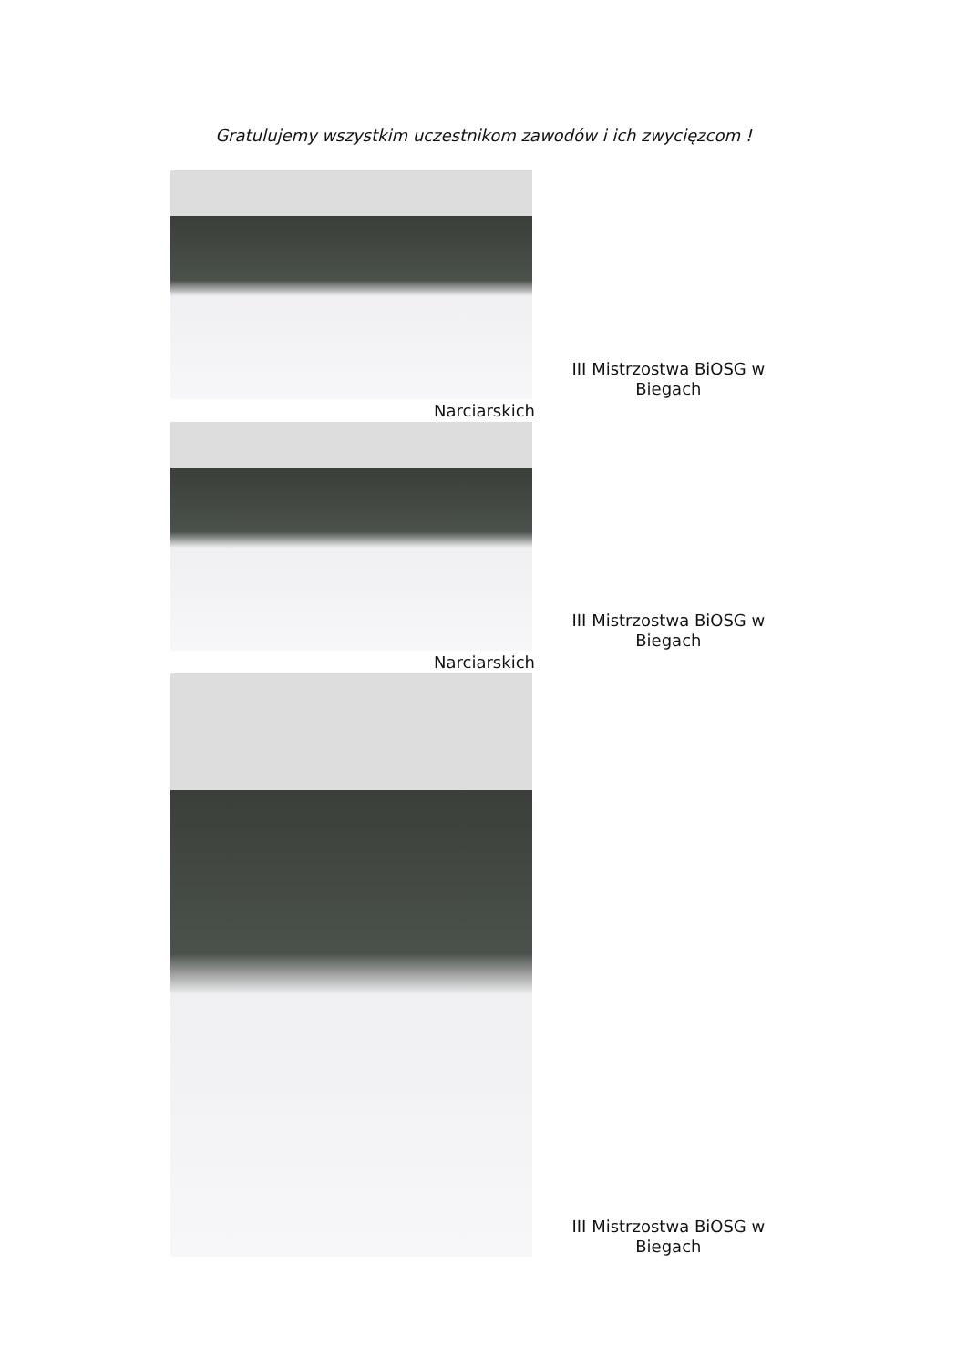Gratulujemy wszystkim uczestnikom zawodów i ich zwycięzcom !
III Mistrzostwa BiOSG w Biegach
Narciarskich
III Mistrzostwa BiOSG w Biegach
Narciarskich
III Mistrzostwa BiOSG w Biegach